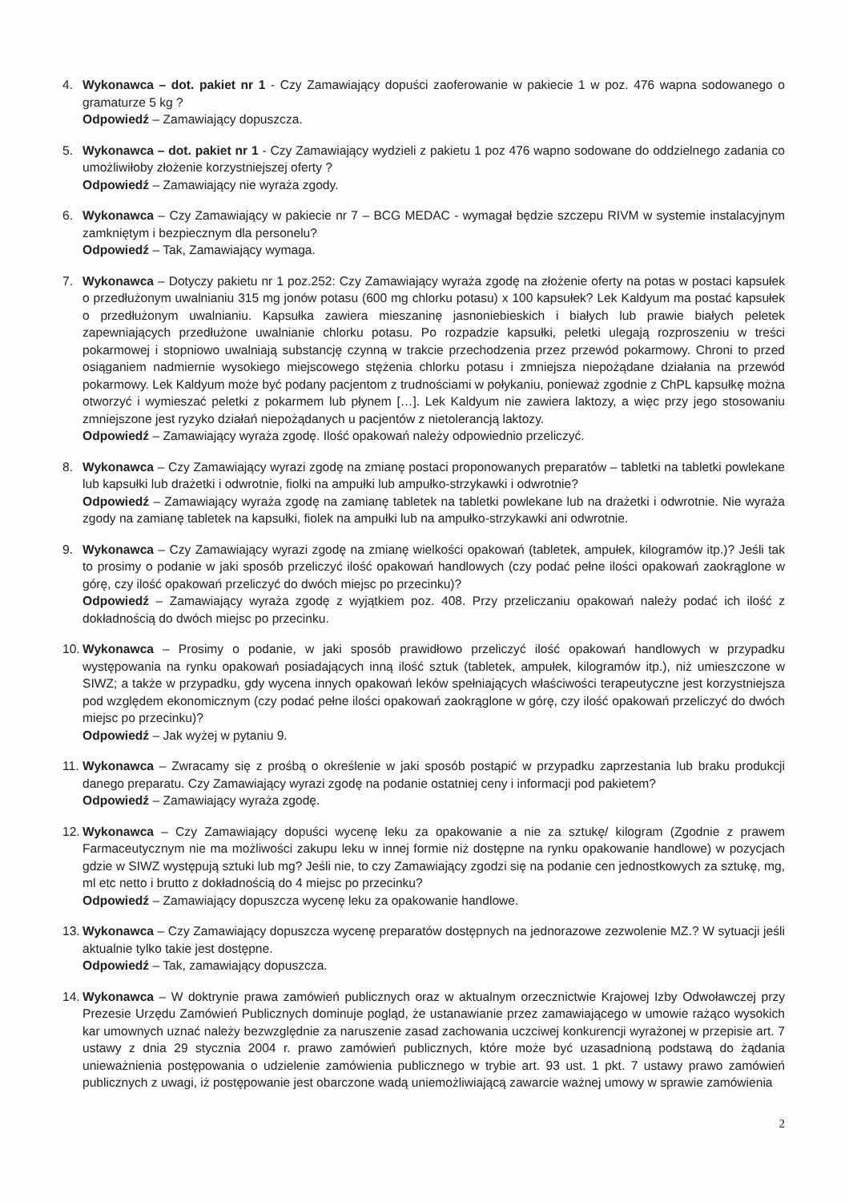4. Wykonawca – dot. pakiet nr 1 - Czy Zamawiający dopuści zaoferowanie w pakiecie 1 w poz. 476 wapna sodowanego o gramaturze 5 kg ?
Odpowiedź – Zamawiający dopuszcza.
5. Wykonawca – dot. pakiet nr 1 - Czy Zamawiający wydzieli z pakietu 1 poz 476 wapno sodowane do oddzielnego zadania co umożliwiłoby złożenie korzystniejszej oferty ?
Odpowiedź – Zamawiający nie wyraża zgody.
6. Wykonawca – Czy Zamawiający w pakiecie nr 7 – BCG MEDAC - wymagał będzie szczepu RIVM w systemie instalacyjnym zamkniętym i bezpiecznym dla personelu?
Odpowiedź – Tak, Zamawiający wymaga.
7. Wykonawca – Dotyczy pakietu nr 1 poz.252: Czy Zamawiający wyraża zgodę na złożenie oferty na potas w postaci kapsułek o przedłużonym uwalnianiu 315 mg jonów potasu (600 mg chlorku potasu) x 100 kapsułek? Lek Kaldyum ma postać kapsułek o przedłużonym uwalnianiu. Kapsułka zawiera mieszaninę jasnoniebieskich i białych lub prawie białych peletek zapewniających przedłużone uwalnianie chlorku potasu. Po rozpadzie kapsułki, peletki ulegają rozproszeniu w treści pokarmowej i stopniowo uwalniają substancję czynną w trakcie przechodzenia przez przewód pokarmowy. Chroni to przed osiąganiem nadmiernie wysokiego miejscowego stężenia chlorku potasu i zmniejsza niepożądane działania na przewód pokarmowy. Lek Kaldyum może być podany pacjentom z trudnościami w połykaniu, ponieważ zgodnie z ChPL kapsułkę można otworzyć i wymieszać peletki z pokarmem lub płynem […]. Lek Kaldyum nie zawiera laktozy, a więc przy jego stosowaniu zmniejszone jest ryzyko działań niepożądanych u pacjentów z nietolerancją laktozy.
Odpowiedź – Zamawiający wyraża zgodę. Ilość opakowań należy odpowiednio przeliczyć.
8. Wykonawca – Czy Zamawiający wyrazi zgodę na zmianę postaci proponowanych preparatów – tabletki na tabletki powlekane lub kapsułki lub drażetki i odwrotnie, fiolki na ampułki lub ampułko-strzykawki i odwrotnie?
Odpowiedź – Zamawiający wyraża zgodę na zamianę tabletek na tabletki powlekane lub na drażetki i odwrotnie. Nie wyraża zgody na zamianę tabletek na kapsułki, fiolek na ampułki lub na ampułko-strzykawki ani odwrotnie.
9. Wykonawca – Czy Zamawiający wyrazi zgodę na zmianę wielkości opakowań (tabletek, ampułek, kilogramów itp.)? Jeśli tak to prosimy o podanie w jaki sposób przeliczyć ilość opakowań handlowych (czy podać pełne ilości opakowań zaokrąglone w górę, czy ilość opakowań przeliczyć do dwóch miejsc po przecinku)?
Odpowiedź – Zamawiający wyraża zgodę z wyjątkiem poz. 408. Przy przeliczaniu opakowań należy podać ich ilość z dokładnością do dwóch miejsc po przecinku.
10.
Wykonawca – Prosimy o podanie, w jaki sposób prawidłowo przeliczyć ilość opakowań handlowych w przypadku występowania na rynku opakowań posiadających inną ilość sztuk (tabletek, ampułek, kilogramów itp.), niż umieszczone w SIWZ; a także w przypadku, gdy wycena innych opakowań leków spełniających właściwości terapeutyczne jest korzystniejsza pod względem ekonomicznym (czy podać pełne ilości opakowań zaokrąglone w górę, czy ilość opakowań przeliczyć do dwóch miejsc po przecinku)?
Odpowiedź – Jak wyżej w pytaniu 9.
11.
Wykonawca – Zwracamy się z prośbą o określenie w jaki sposób postąpić w przypadku zaprzestania lub braku produkcji danego preparatu. Czy Zamawiający wyrazi zgodę na podanie ostatniej ceny i informacji pod pakietem?
Odpowiedź – Zamawiający wyraża zgodę.
12.
Wykonawca – Czy Zamawiający dopuści wycenę leku za opakowanie a nie za sztukę/ kilogram (Zgodnie z prawem Farmaceutycznym nie ma możliwości zakupu leku w innej formie niż dostępne na rynku opakowanie handlowe) w pozycjach gdzie w SIWZ występują sztuki lub mg? Jeśli nie, to czy Zamawiający zgodzi się na podanie cen jednostkowych za sztukę, mg, ml etc netto i brutto z dokładnością do 4 miejsc po przecinku?
Odpowiedź – Zamawiający dopuszcza wycenę leku za opakowanie handlowe.
13.
Wykonawca – Czy Zamawiający dopuszcza wycenę preparatów dostępnych na jednorazowe zezwolenie MZ.? W sytuacji jeśli aktualnie tylko takie jest dostępne.
Odpowiedź – Tak, zamawiający dopuszcza.
14.
Wykonawca – W doktrynie prawa zamówień publicznych oraz w aktualnym orzecznictwie Krajowej Izby Odwoławczej przy Prezesie Urzędu Zamówień Publicznych dominuje pogląd, że ustanawianie przez zamawiającego w umowie rażąco wysokich kar umownych uznać należy bezwzględnie za naruszenie zasad zachowania uczciwej konkurencji wyrażonej w przepisie art. 7 ustawy z dnia 29 stycznia 2004 r. prawo zamówień publicznych, które może być uzasadnioną podstawą do żądania unieważnienia postępowania o udzielenie zamówienia publicznego w trybie art. 93 ust. 1 pkt. 7 ustawy prawo zamówień publicznych z uwagi, iż postępowanie jest obarczone wadą uniemożliwiającą zawarcie ważnej umowy w sprawie zamówienia
2